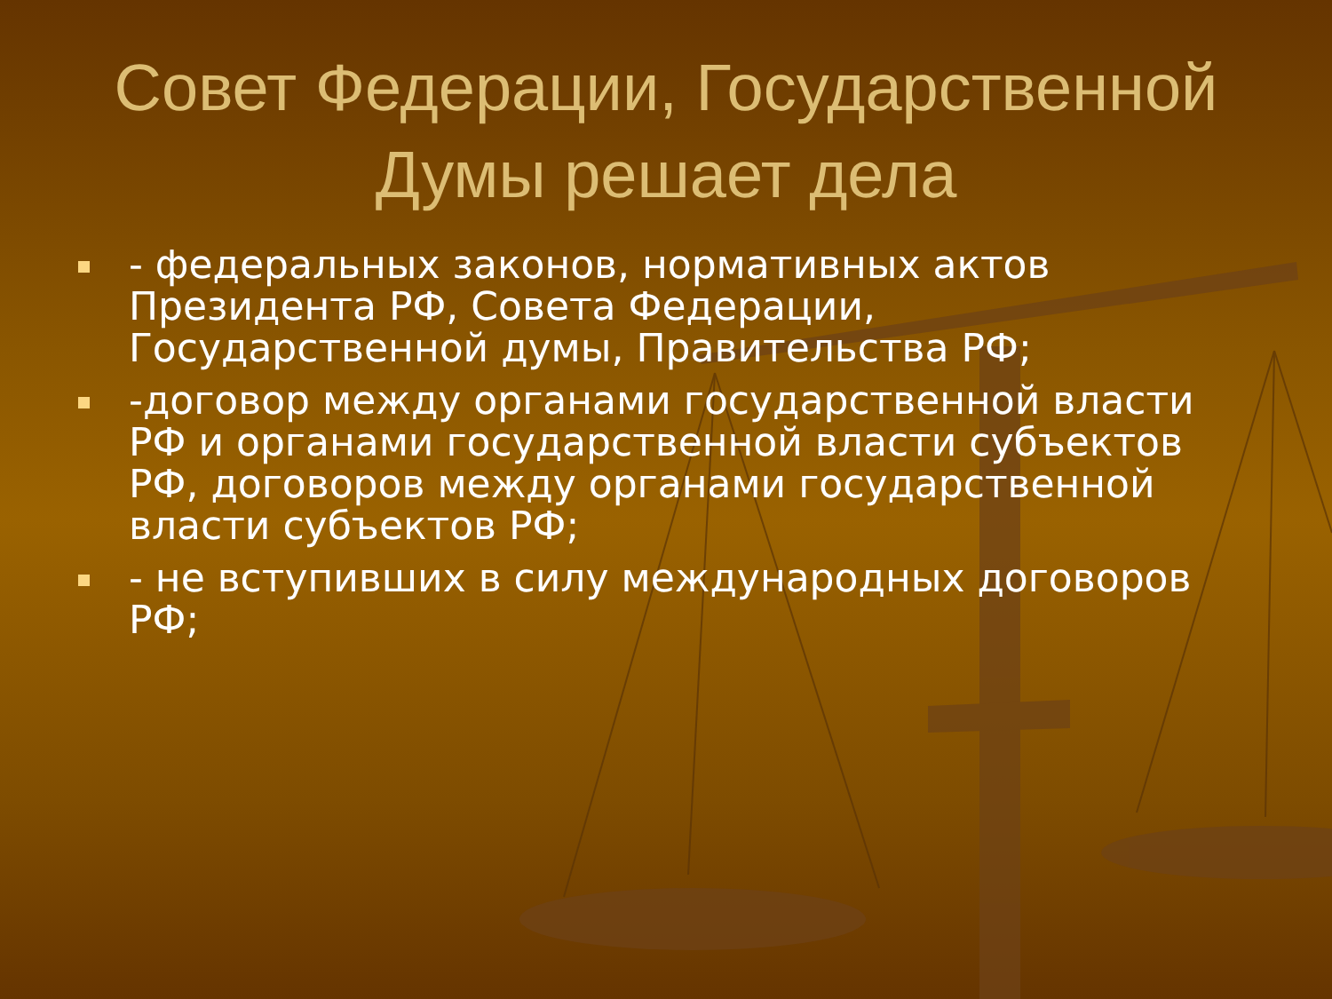Совет Федерации, Государственной Думы решает дела
- федеральных законов, нормативных актов Президента РФ, Совета Федерации, Государственной думы, Правительства РФ;
-договор между органами государственной власти РФ и органами государственной власти субъектов РФ, договоров между органами государственной власти субъектов РФ;
- не вступивших в силу международных договоров РФ;